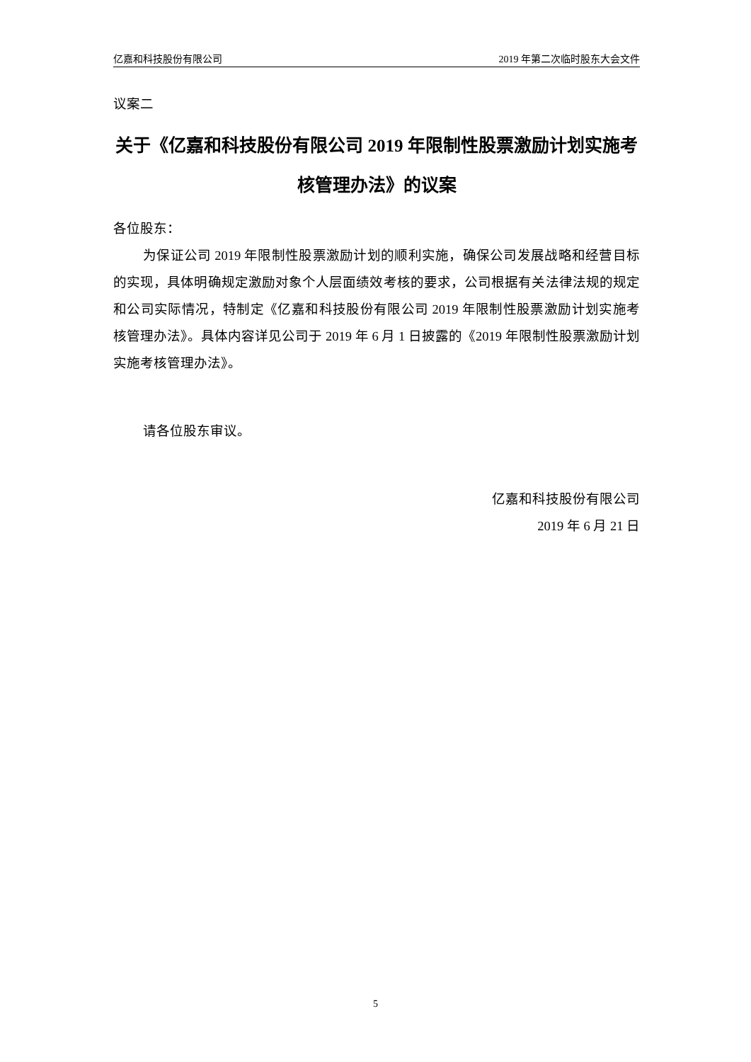亿嘉和科技股份有限公司 2019 年第二次临时股东大会文件
议案二
关于《亿嘉和科技股份有限公司 2019 年限制性股票激励计划实施考核管理办法》的议案
各位股东：
为保证公司 2019 年限制性股票激励计划的顺利实施，确保公司发展战略和经营目标的实现，具体明确规定激励对象个人层面绩效考核的要求，公司根据有关法律法规的规定和公司实际情况，特制定《亿嘉和科技股份有限公司 2019 年限制性股票激励计划实施考核管理办法》。具体内容详见公司于 2019 年 6 月 1 日披露的《2019 年限制性股票激励计划实施考核管理办法》。
请各位股东审议。
亿嘉和科技股份有限公司
2019 年 6 月 21 日
5